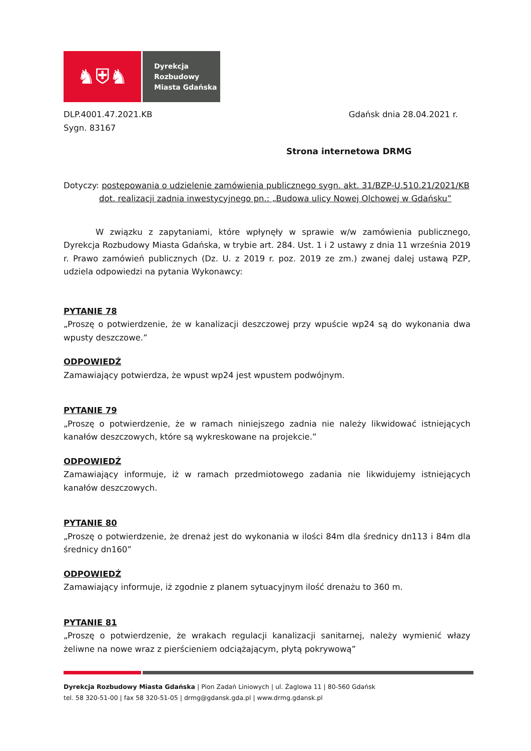♞⛨♞
Dyrekcja
Rozbudowy
Miasta Gdańska
DLP.4001.47.2021.KB
Sygn. 83167
Gdańsk dnia 28.04.2021 r.
Strona internetowa DRMG
Dotyczy: postępowania o udzielenie zamówienia publicznego sygn. akt. 31/BZP-U.510.21/2021/KB
dot. realizacji zadnia inwestycyjnego pn.: „Budowa ulicy Nowej Olchowej w Gdańsku”
W związku z zapytaniami, które wpłynęły w sprawie w/w zamówienia publicznego, Dyrekcja Rozbudowy Miasta Gdańska, w trybie art. 284. Ust. 1 i 2 ustawy z dnia 11 września 2019 r. Prawo zamówień publicznych (Dz. U. z 2019 r. poz. 2019 ze zm.) zwanej dalej ustawą PZP, udziela odpowiedzi na pytania Wykonawcy:
PYTANIE 78
„Proszę o potwierdzenie, że w kanalizacji deszczowej przy wpuście wp24 są do wykonania dwa wpusty deszczowe.”
ODPOWIEDŹ
Zamawiający potwierdza, że wpust wp24 jest wpustem podwójnym.
PYTANIE 79
„Proszę o potwierdzenie, że w ramach niniejszego zadnia nie należy likwidować istniejących kanałów deszczowych, które są wykreskowane na projekcie.”
ODPOWIEDŹ
Zamawiający informuje, iż w ramach przedmiotowego zadania nie likwidujemy istniejących kanałów deszczowych.
PYTANIE 80
„Proszę o potwierdzenie, że drenaż jest do wykonania w ilości 84m dla średnicy dn113 i 84m dla średnicy dn160”
ODPOWIEDŹ
Zamawiający informuje, iż zgodnie z planem sytuacyjnym ilość drenażu to 360 m.
PYTANIE 81
„Proszę o potwierdzenie, że wrakach regulacji kanalizacji sanitarnej, należy wymienić włazy żeliwne na nowe wraz z pierścieniem odciążającym, płytą pokrywową”
Dyrekcja Rozbudowy Miasta Gdańska | Pion Zadań Liniowych | ul. Żaglowa 11 | 80-560 Gdańsk
tel. 58 320-51-00 | fax 58 320-51-05 | drmg@gdansk.gda.pl | www.drmg.gdansk.pl